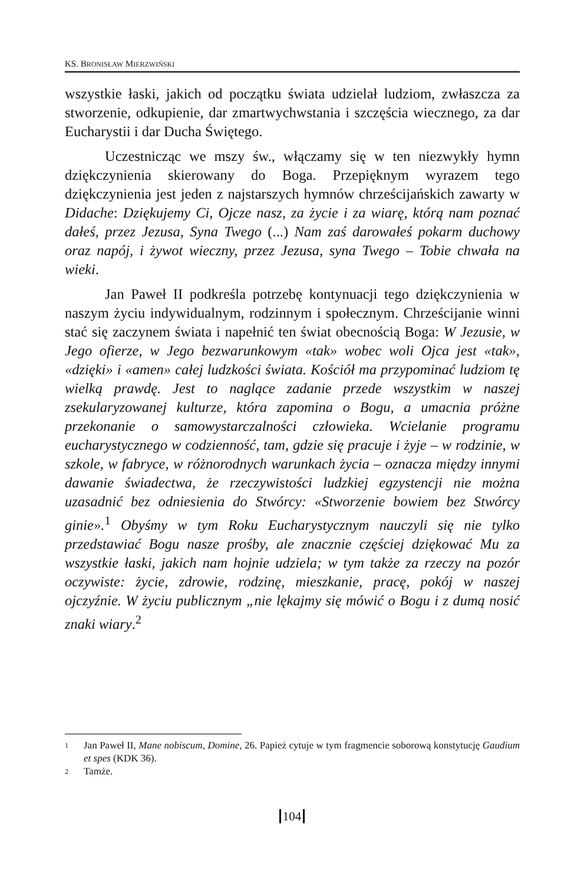KS. BRONISŁAW MIERZWIŃSKI
wszystkie łaski, jakich od początku świata udzielał ludziom, zwłaszcza za stworzenie, odkupienie, dar zmartwychwstania i szczęścia wiecznego, za dar Eucharystii i dar Ducha Świętego.
Uczestnicząc we mszy św., włączamy się w ten niezwykły hymn dziękczynienia skierowany do Boga. Przepięknym wyrazem tego dziękczynienia jest jeden z najstarszych hymnów chrześcijańskich zawarty w Didache: Dziękujemy Ci, Ojcze nasz, za życie i za wiarę, którą nam poznać dałeś, przez Jezusa, Syna Twego (...) Nam zaś darowałeś pokarm duchowy oraz napój, i żywot wieczny, przez Jezusa, syna Twego – Tobie chwała na wieki.
Jan Paweł II podkreśla potrzebę kontynuacji tego dziękczynienia w naszym życiu indywidualnym, rodzinnym i społecznym. Chrześcijanie winni stać się zaczynem świata i napełnić ten świat obecnością Boga: W Jezusie, w Jego ofierze, w Jego bezwarunkowym «tak» wobec woli Ojca jest «tak», «dzięki» i «amen» całej ludzkości świata. Kościół ma przypominać ludziom tę wielką prawdę. Jest to naglące zadanie przede wszystkim w naszej zsekularyzowanej kulturze, która zapomina o Bogu, a umacnia próżne przekonanie o samowystarczalności człowieka. Wcielanie programu eucharystycznego w codzienność, tam, gdzie się pracuje i żyje – w rodzinie, w szkole, w fabryce, w różnorodnych warunkach życia – oznacza między innymi dawanie świadectwa, że rzeczywistości ludzkiej egzystencji nie można uzasadnić bez odniesienia do Stwórcy: «Stworzenie bowiem bez Stwórcy ginie».<sup>1</sup> Obyśmy w tym Roku Eucharystycznym nauczyli się nie tylko przedstawiać Bogu nasze prośby, ale znacznie częściej dziękować Mu za wszystkie łaski, jakich nam hojnie udziela; w tym także za rzeczy na pozór oczywiste: życie, zdrowie, rodzinę, mieszkanie, pracę, pokój w naszej ojczyźnie. W życiu publicznym „nie lękajmy się mówić o Bogu i z dumą nosić znaki wiary.<sup>2</sup>
1 Jan Paweł II, Mane nobiscum, Domine, 26. Papież cytuje w tym fragmencie soborową konstytucję Gaudium et spes (KDK 36).
2 Tamże.
104